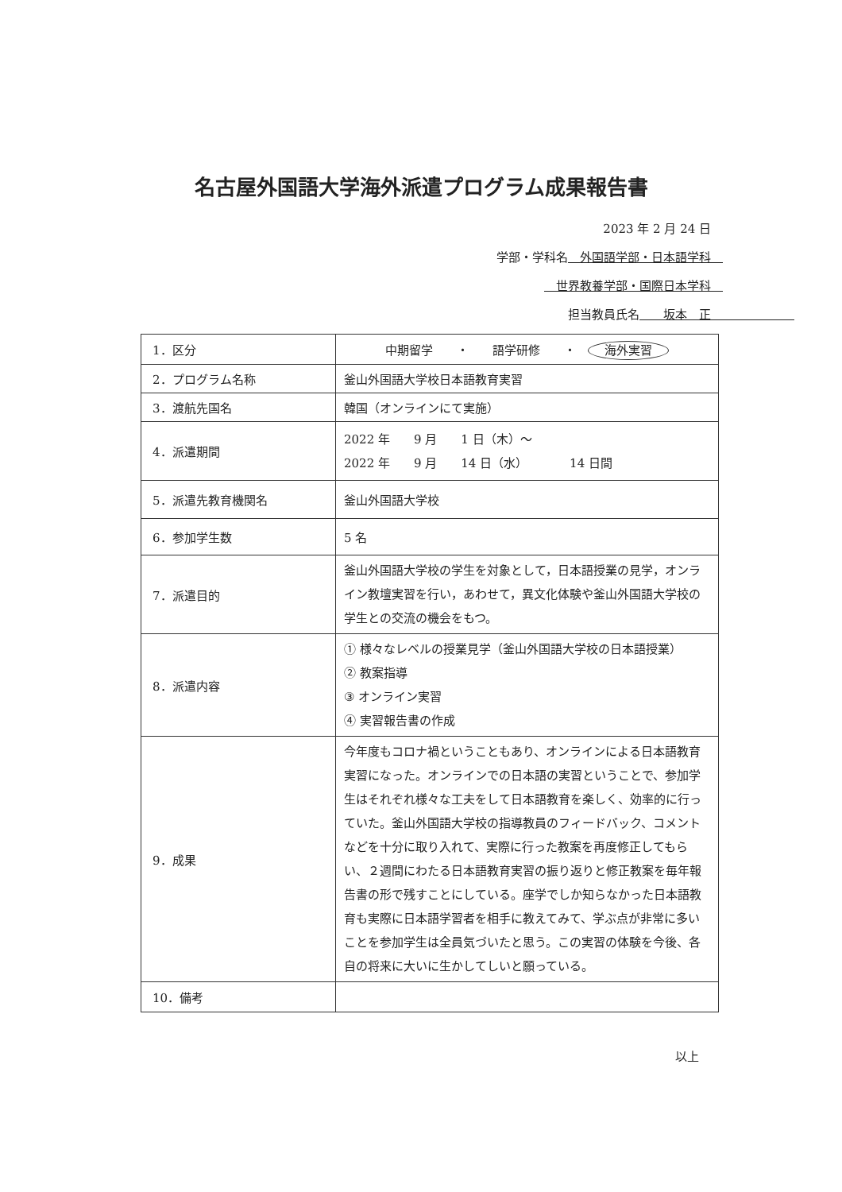名古屋外国語大学海外派遣プログラム成果報告書
2023 年 2 月 24 日
学部・学科名　外国語学部・日本語学科　
　世界教養学部・国際日本学科　
担当教員氏名　　坂本　正　　　　　　　
| 1．区分 | 中期留学 ・ 語学研修 ・ 海外実習 |
| 2．プログラム名称 | 釜山外国語大学校日本語教育実習 |
| 3．渡航先国名 | 韓国（オンラインにて実施） |
| 4．派遣期間 | 2022 年 9 月 1 日（木）～ 2022 年 9 月 14 日（水） 14 日間 |
| 5．派遣先教育機関名 | 釜山外国語大学校 |
| 6．参加学生数 | 5 名 |
| 7．派遣目的 | 釜山外国語大学校の学生を対象として，日本語授業の見学，オンライン教壇実習を行い，あわせて，異文化体験や釜山外国語大学校の学生との交流の機会をもつ。 |
| 8．派遣内容 | ① 様々なレベルの授業見学（釜山外国語大学校の日本語授業） ② 教案指導 ③ オンライン実習 ④ 実習報告書の作成 |
| 9．成果 | 今年度もコロナ禍ということもあり、オンラインによる日本語教育実習になった。オンラインでの日本語の実習ということで、参加学生はそれぞれ様々な工夫をして日本語教育を楽しく、効率的に行っていた。釜山外国語大学校の指導教員のフィードバック、コメントなどを十分に取り入れて、実際に行った教案を再度修正してもらい、２週間にわたる日本語教育実習の振り返りと修正教案を毎年報告書の形で残すことにしている。座学でしか知らなかった日本語教育も実際に日本語学習者を相手に教えてみて、学ぶ点が非常に多いことを参加学生は全員気づいたと思う。この実習の体験を今後、各自の将来に大いに生かしてしいと願っている。 |
| 10．備考 | |
以上